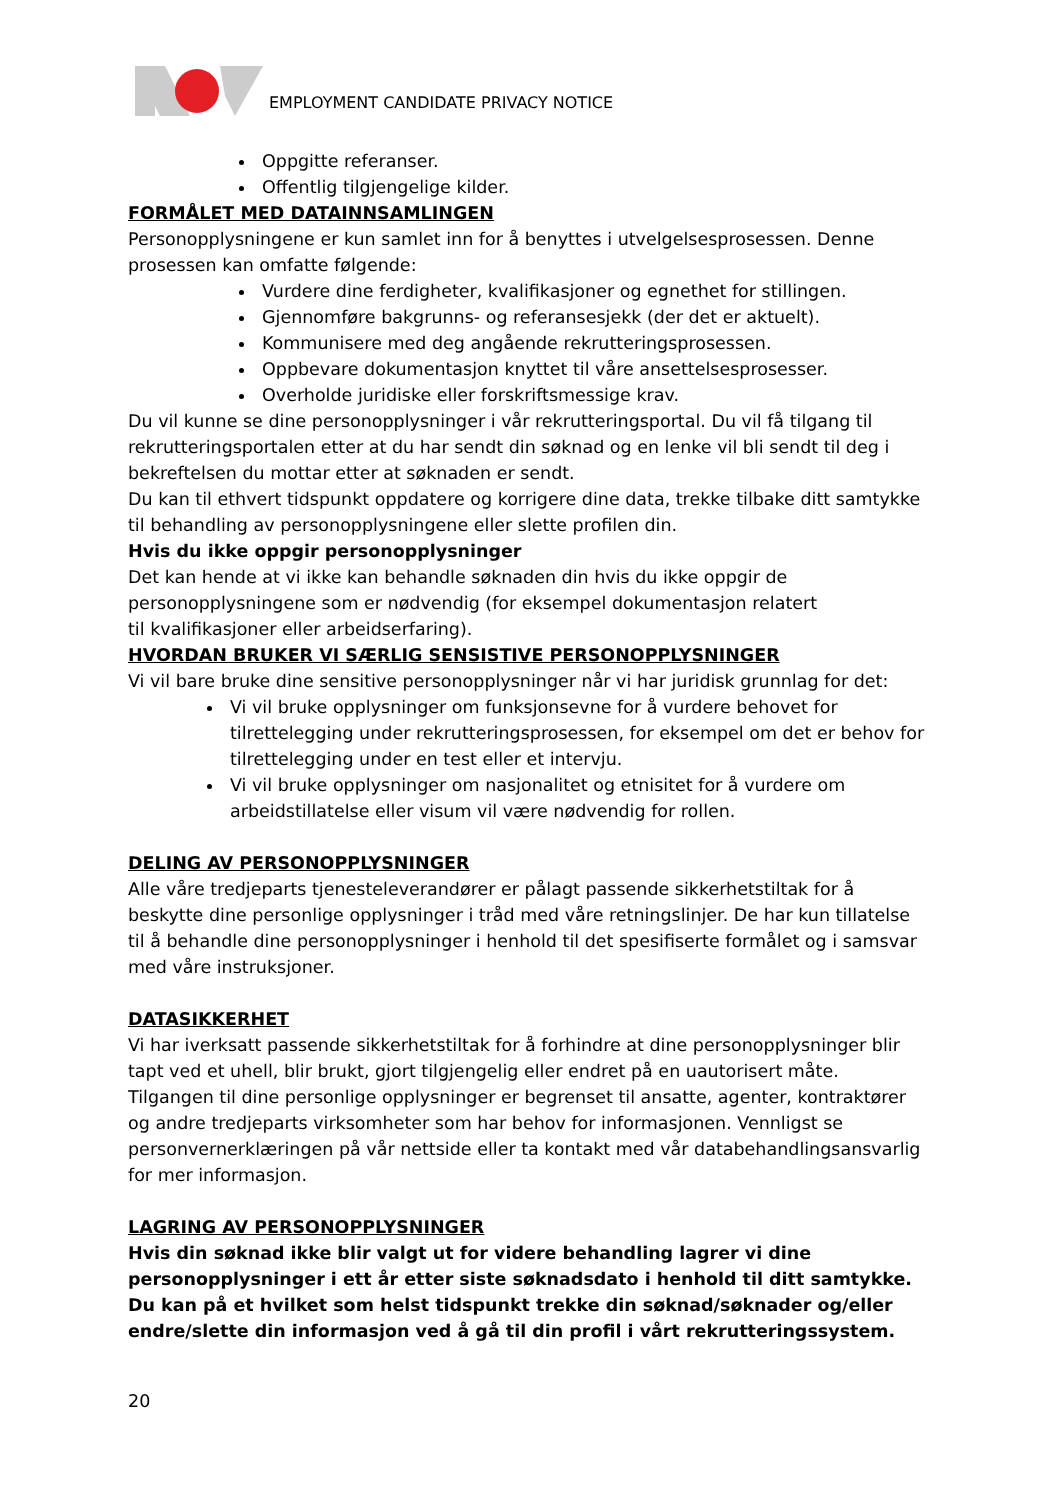EMPLOYMENT CANDIDATE PRIVACY NOTICE
Oppgitte referanser.
Offentlig tilgjengelige kilder.
FORMÅLET MED DATAINNSAMLINGEN
Personopplysningene er kun samlet inn for å benyttes i utvelgelsesprosessen. Denne prosessen kan omfatte følgende:
Vurdere dine ferdigheter, kvalifikasjoner og egnethet for stillingen.
Gjennomføre bakgrunns- og referansesjekk (der det er aktuelt).
Kommunisere med deg angående rekrutteringsprosessen.
Oppbevare dokumentasjon knyttet til våre ansettelsesprosesser.
Overholde juridiske eller forskriftsmessige krav.
Du vil kunne se dine personopplysninger i vår rekrutteringsportal. Du vil få tilgang til rekrutteringsportalen etter at du har sendt din søknad og en lenke vil bli sendt til deg i bekreftelsen du mottar etter at søknaden er sendt.
Du kan til ethvert tidspunkt oppdatere og korrigere dine data, trekke tilbake ditt samtykke til behandling av personopplysningene eller slette profilen din.
Hvis du ikke oppgir personopplysninger
Det kan hende at vi ikke kan behandle søknaden din hvis du ikke oppgir de
personopplysningene som er nødvendig (for eksempel dokumentasjon relatert
til kvalifikasjoner eller arbeidserfaring).
HVORDAN BRUKER VI SÆRLIG SENSISTIVE PERSONOPPLYSNINGER
Vi vil bare bruke dine sensitive personopplysninger når vi har juridisk grunnlag for det:
Vi vil bruke opplysninger om funksjonsevne for å vurdere behovet for tilrettelegging under rekrutteringsprosessen, for eksempel om det er behov for tilrettelegging under en test eller et intervju.
Vi vil bruke opplysninger om nasjonalitet og etnisitet for å vurdere om arbeidstillatelse eller visum vil være nødvendig for rollen.
DELING AV PERSONOPPLYSNINGER
Alle våre tredjeparts tjenesteleverandører er pålagt passende sikkerhetstiltak for å beskytte dine personlige opplysninger i tråd med våre retningslinjer. De har kun tillatelse til å behandle dine personopplysninger i henhold til det spesifiserte formålet og i samsvar med våre instruksjoner.
DATASIKKERHET
Vi har iverksatt passende sikkerhetstiltak for å forhindre at dine personopplysninger blir tapt ved et uhell, blir brukt, gjort tilgjengelig eller endret på en uautorisert måte. Tilgangen til dine personlige opplysninger er begrenset til ansatte, agenter, kontraktører og andre tredjeparts virksomheter som har behov for informasjonen. Vennligst se personvernerklæringen på vår nettside eller ta kontakt med vår databehandlingsansvarlig for mer informasjon.
LAGRING AV PERSONOPPLYSNINGER
Hvis din søknad ikke blir valgt ut for videre behandling lagrer vi dine personopplysninger i ett år etter siste søknadsdato i henhold til ditt samtykke. Du kan på et hvilket som helst tidspunkt trekke din søknad/søknader og/eller endre/slette din informasjon ved å gå til din profil i vårt rekrutteringssystem.
20